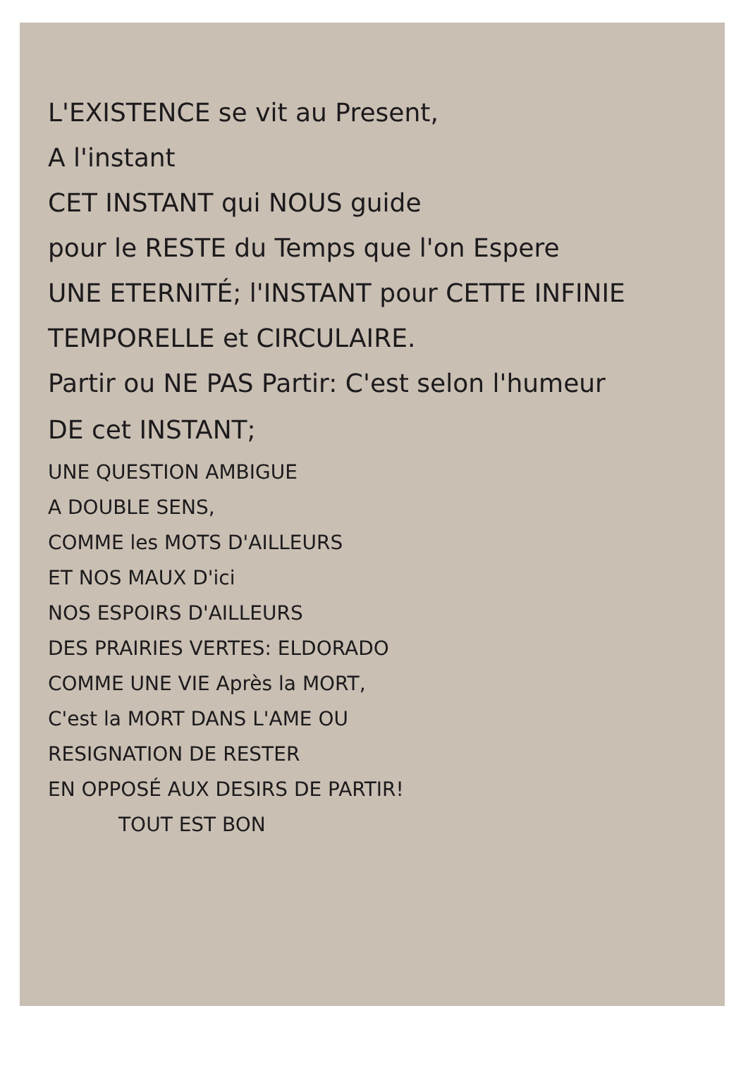L'EXISTENCE se vit au Present,
A l'instant
CET INSTANT qui NOUS guide
pour le RESTE du Temps que l'on Espere
UNE ETERNITÉ; l'INSTANT pour CETTE INFINIE
TEMPORELLE et CIRCULAIRE.
Partir ou NE PAS Partir: C'est selon l'humeur
DE cet INSTANT;
UNE QUESTION AMBIGUE
A DOUBLE SENS,
COMME les MOTS D'AILLEURS
ET NOS MAUX D'ici
NOS ESPOIRS D'AILLEURS
DES PRAIRIES VERTES: ELDORADO
COMME UNE VIE Après la MORT,
C'est la MORT DANS L'AME OU
RESIGNATION DE RESTER
EN OPPOSÉ AUX DESIRS DE PARTIR!
TOUT EST BON